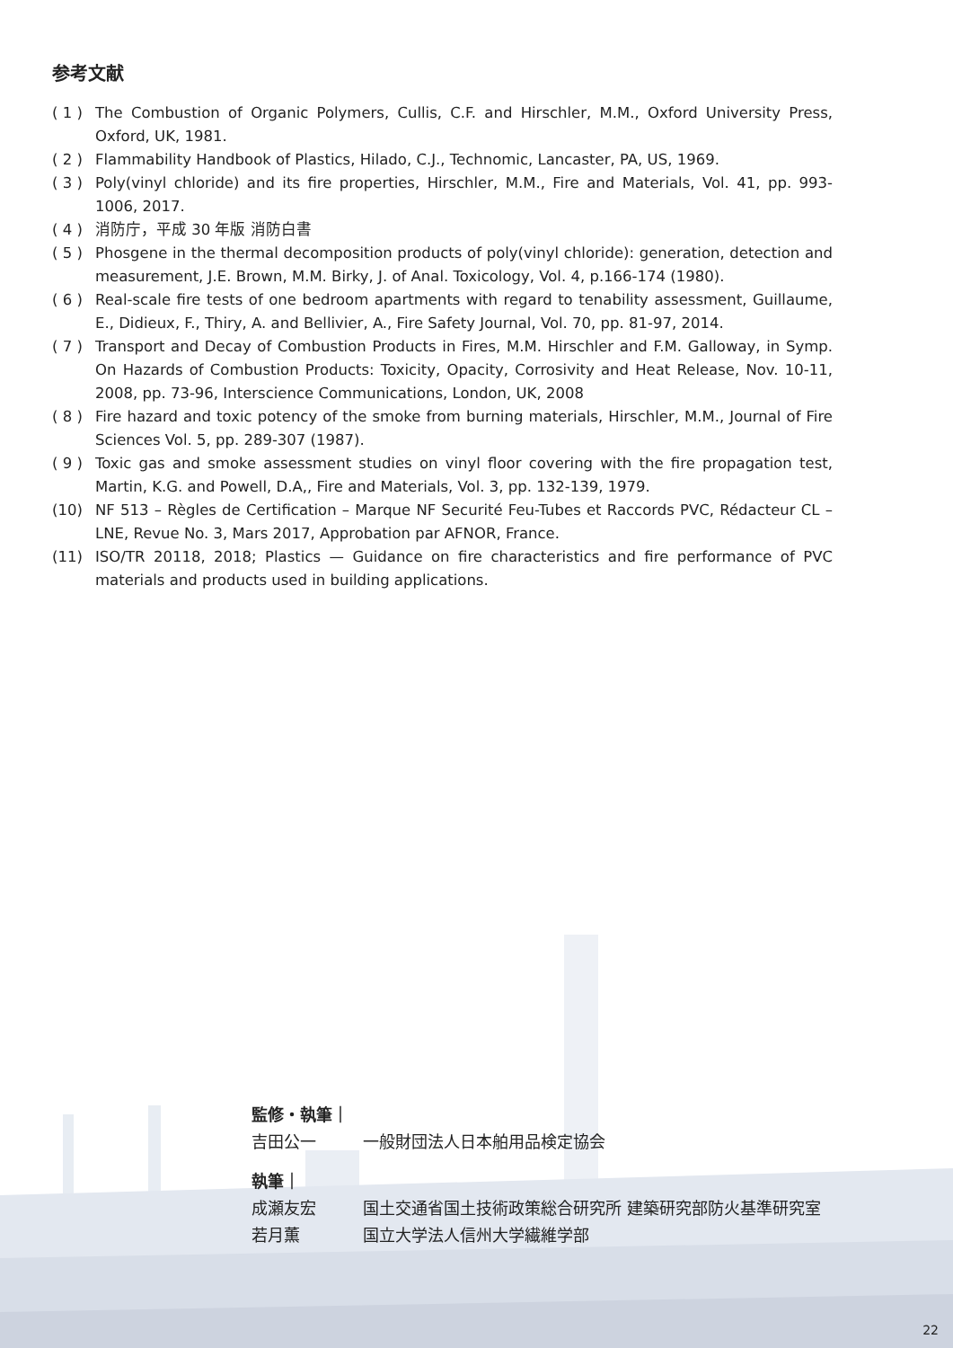参考文献
( 1 ) The Combustion of Organic Polymers, Cullis, C.F. and Hirschler, M.M., Oxford University Press, Oxford, UK, 1981.
( 2 ) Flammability Handbook of Plastics, Hilado, C.J., Technomic, Lancaster, PA, US, 1969.
( 3 ) Poly(vinyl chloride) and its fire properties, Hirschler, M.M., Fire and Materials, Vol. 41, pp. 993-1006, 2017.
( 4 ) 消防庁，平成 30 年版 消防白書
( 5 ) Phosgene in the thermal decomposition products of poly(vinyl chloride): generation, detection and measurement, J.E. Brown, M.M. Birky, J. of Anal. Toxicology, Vol. 4, p.166-174 (1980).
( 6 ) Real-scale fire tests of one bedroom apartments with regard to tenability assessment, Guillaume, E., Didieux, F., Thiry, A. and Bellivier, A., Fire Safety Journal, Vol. 70, pp. 81-97, 2014.
( 7 ) Transport and Decay of Combustion Products in Fires, M.M. Hirschler and F.M. Galloway, in Symp. On Hazards of Combustion Products: Toxicity, Opacity, Corrosivity and Heat Release, Nov. 10-11, 2008, pp. 73-96, Interscience Communications, London, UK, 2008
( 8 ) Fire hazard and toxic potency of the smoke from burning materials, Hirschler, M.M., Journal of Fire Sciences Vol. 5, pp. 289-307 (1987).
( 9 ) Toxic gas and smoke assessment studies on vinyl floor covering with the fire propagation test, Martin, K.G. and Powell, D.A,, Fire and Materials, Vol. 3, pp. 132-139, 1979.
(10) NF 513 – Règles de Certification – Marque NF Securité Feu-Tubes et Raccords PVC, Rédacteur CL – LNE, Revue No. 3, Mars 2017, Approbation par AFNOR, France.
(11) ISO/TR 20118, 2018; Plastics — Guidance on fire characteristics and fire performance of PVC materials and products used in building applications.
監修・執筆｜
吉田公一 一般財団法人日本舶用品検定協会
執筆｜
成瀬友宏 国土交通省国土技術政策総合研究所 建築研究部防火基準研究室
若月薫 国立大学法人信州大学繊維学部
22